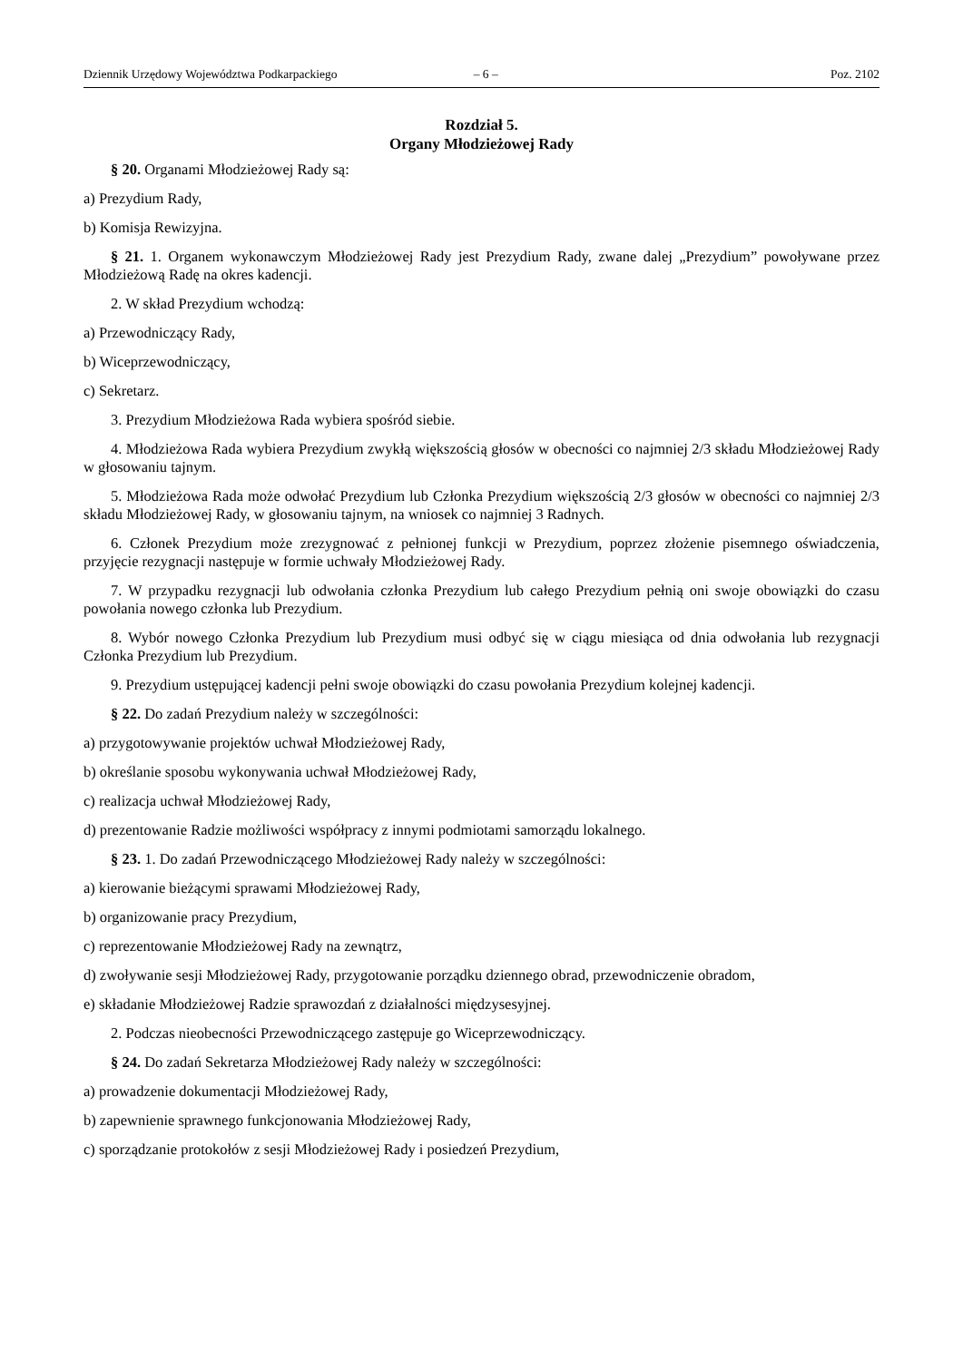Dziennik Urzędowy Województwa Podkarpackiego – 6 – Poz. 2102
Rozdział 5.
Organy Młodzieżowej Rady
§ 20. Organami Młodzieżowej Rady są:
a) Prezydium Rady,
b) Komisja Rewizyjna.
§ 21. 1. Organem wykonawczym Młodzieżowej Rady jest Prezydium Rady, zwane dalej „Prezydium” powoływane przez Młodzieżową Radę na okres kadencji.
2. W skład Prezydium wchodzą:
a) Przewodniczący Rady,
b) Wiceprzewodniczący,
c) Sekretarz.
3. Prezydium Młodzieżowa Rada wybiera spośród siebie.
4. Młodzieżowa Rada wybiera Prezydium zwykłą większością głosów w obecności co najmniej 2/3 składu Młodzieżowej Rady w głosowaniu tajnym.
5. Młodzieżowa Rada może odwołać Prezydium lub Członka Prezydium większością 2/3 głosów w obecności co najmniej 2/3 składu Młodzieżowej Rady, w głosowaniu tajnym, na wniosek co najmniej 3 Radnych.
6. Członek Prezydium może zrezygnować z pełnionej funkcji w Prezydium, poprzez złożenie pisemnego oświadczenia, przyjęcie rezygnacji następuje w formie uchwały Młodzieżowej Rady.
7. W przypadku rezygnacji lub odwołania członka Prezydium lub całego Prezydium pełnią oni swoje obowiązki do czasu powołania nowego członka lub Prezydium.
8. Wybór nowego Członka Prezydium lub Prezydium musi odbyć się w ciągu miesiąca od dnia odwołania lub rezygnacji Członka Prezydium lub Prezydium.
9. Prezydium ustępującej kadencji pełni swoje obowiązki do czasu powołania Prezydium kolejnej kadencji.
§ 22. Do zadań Prezydium należy w szczególności:
a) przygotowywanie projektów uchwał Młodzieżowej Rady,
b) określanie sposobu wykonywania uchwał Młodzieżowej Rady,
c) realizacja uchwał Młodzieżowej Rady,
d) prezentowanie Radzie możliwości współpracy z innymi podmiotami samorządu lokalnego.
§ 23. 1. Do zadań Przewodniczącego Młodzieżowej Rady należy w szczególności:
a) kierowanie bieżącymi sprawami Młodzieżowej Rady,
b) organizowanie pracy Prezydium,
c) reprezentowanie Młodzieżowej Rady na zewnątrz,
d) zwoływanie sesji Młodzieżowej Rady, przygotowanie porządku dziennego obrad, przewodniczenie obradom,
e) składanie Młodzieżowej Radzie sprawozdań z działalności międzysesyjnej.
2. Podczas nieobecności Przewodniczącego zastępuje go Wiceprzewodniczący.
§ 24. Do zadań Sekretarza Młodzieżowej Rady należy w szczególności:
a) prowadzenie dokumentacji Młodzieżowej Rady,
b) zapewnienie sprawnego funkcjonowania Młodzieżowej Rady,
c) sporządzanie protokołów z sesji Młodzieżowej Rady i posiedzeń Prezydium,